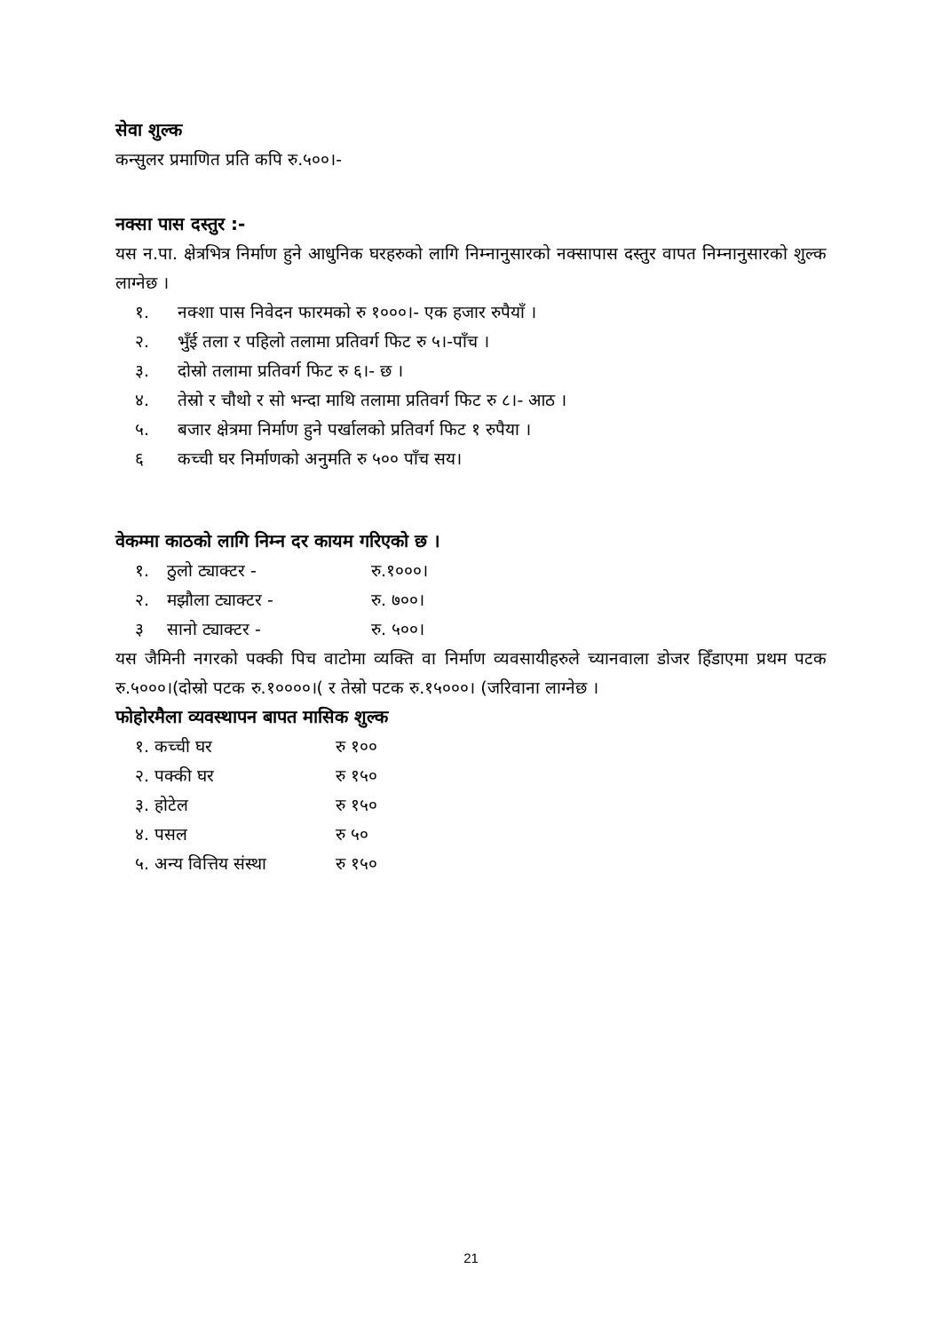सेवा शुल्क
कन्सुलर प्रमाणित प्रति कपि रु.५००।-
नक्सा पास दस्तुर :-
यस न.पा. क्षेत्रभित्र निर्माण हुने आधुनिक घरहरुको लागि निम्नानुसारको नक्सापास दस्तुर वापत निम्नानुसारको शुल्क लाग्नेछ ।
१. नक्शा पास निवेदन फारमको रु १०००।- एक हजार रुपैयाँ ।
२. भुँई तला र पहिलो तलामा प्रतिवर्ग फिट रु ५।-पाँच ।
३. दोस्रो तलामा प्रतिवर्ग फिट रु ६।- छ ।
४. तेस्रो र चौथो र सो भन्दा माथि तलामा प्रतिवर्ग फिट रु ८।- आठ ।
५. बजार क्षेत्रमा निर्माण हुने पर्खालको प्रतिवर्ग फिट १ रुपैया ।
६ कच्ची घर निर्माणको अनुमति रु ५०० पाँच सय।
वेकम्मा काठको लागि निम्न दर कायम गरिएको छ ।
१. ठुलो ट्याक्टर - रु.१०००।
२. मझौला ट्याक्टर - रु. ७००।
३ सानो ट्याक्टर - रु. ५००।
यस जैमिनी नगरको पक्की पिच वाटोमा व्यक्ति वा निर्माण व्यवसायीहरुले च्यानवाला डोजर हिँडाएमा प्रथम पटक रु.५०००।(दोस्रो पटक रु.१००००।( र तेस्रो पटक रु.१५०००। (जरिवाना लाग्नेछ ।
फोहोरमैला व्यवस्थापन बापत मासिक शुल्क
१. कच्ची घर रु १००
२. पक्की घर रु १५०
३. होटेल रु १५०
४. पसल रु ५०
५. अन्य वित्तिय संस्था रु १५०
21